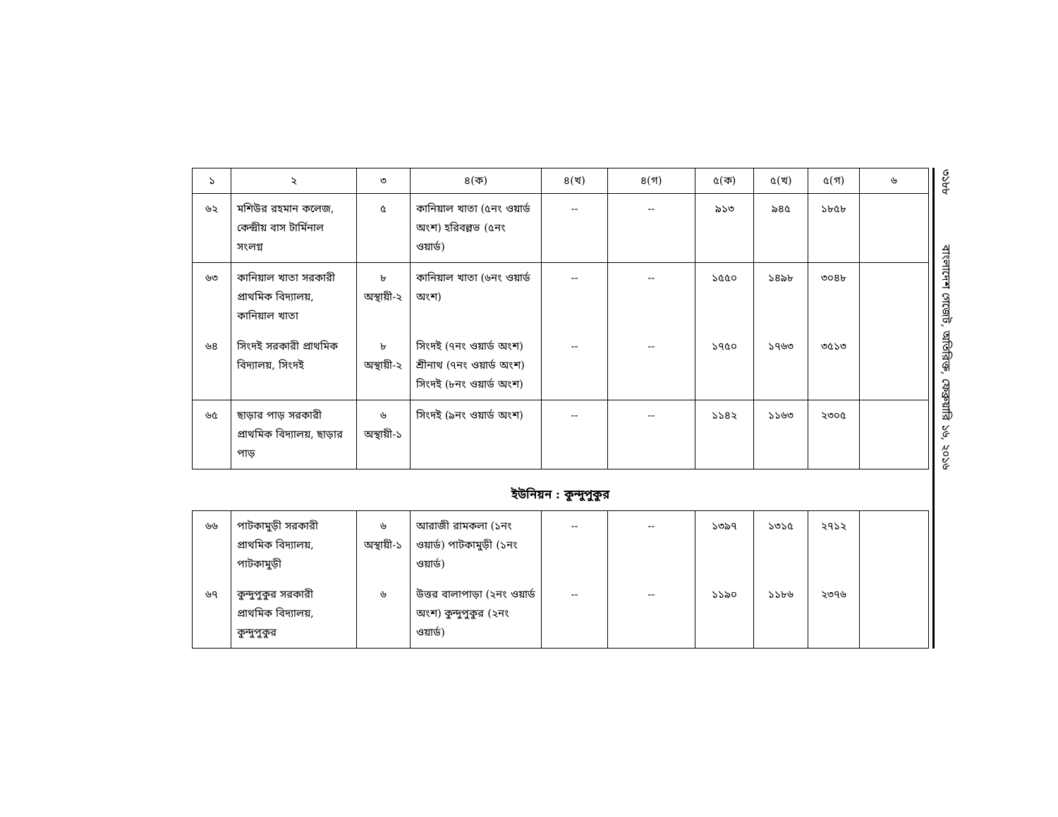| ১ | ২ | ৩ | ৪(ক) | ৪(খ) | ৪(গ) | ৫(ক) | ৫(খ) | ৫(গ) | ৬ |
| --- | --- | --- | --- | --- | --- | --- | --- | --- | --- |
| ৬২ | মশিউর রহমান কলেজ, কেন্দ্রীয় বাস টার্মিনাল সংলগ্ন | ৫ | কানিয়াল খাতা (৫নং ওয়ার্ড অংশ) হরিবল্লভ (৫নং ওয়ার্ড) | -- | -- | ৯১৩ | ৯৪৫ | ১৮৫৮ | |
| ৬৩ | কানিয়াল খাতা সরকারী প্রাথমিক বিদ্যালয়, কানিয়াল খাতা | ৮ অস্থায়ী-২ | কানিয়াল খাতা (৬নং ওয়ার্ড অংশ) | -- | -- | ১৫৫০ | ১৪৯৮ | ৩০৪৮ | |
| ৬৪ | সিংদই সরকারী প্রাথমিক বিদ্যালয়, সিংদই | ৮ অস্থায়ী-২ | সিংদই (৭নং ওয়ার্ড অংশ) শ্রীনাথ (৭নং ওয়ার্ড অংশ) সিংদই (৮নং ওয়ার্ড অংশ) | -- | -- | ১৭৫০ | ১৭৬৩ | ৩৫১৩ | |
| ৬৫ | ছাড়ার পাড় সরকারী প্রাথমিক বিদ্যালয়, ছাড়ার পাড় | ৬ অস্থায়ী-১ | সিংদই (৯নং ওয়ার্ড অংশ) | -- | -- | ১১৪২ | ১১৬৩ | ২৩০৫ | |
ইউনিয়ন : কুন্দুপুকুর
| ৬৬ | পাটকামুড়ী সরকারী প্রাথমিক বিদ্যালয়, পাটকামুড়ী | ৬ অস্থায়ী-১ | আরাজী রামকলা (১নং ওয়ার্ড) পাটকামুড়ী (১নং ওয়ার্ড) | -- | -- | ১৩৯৭ | ১৩১৫ | ২৭১২ | |
| ৬৭ | কুন্দুপুকুর সরকারী প্রাথমিক বিদ্যালয়, কুন্দুপুকুর | ৬ | উত্তর বালাপাড়া (২নং ওয়ার্ড অংশ) কুন্দুপুকুর (২নং ওয়ার্ড) | -- | -- | ১১৯০ | ১১৮৬ | ২৩৭৬ | |
৩১৮৮ বাংলাদেশ গেজেট, অতিরিক্ত, ফেব্রুয়ারি ১৬, ২০১৬